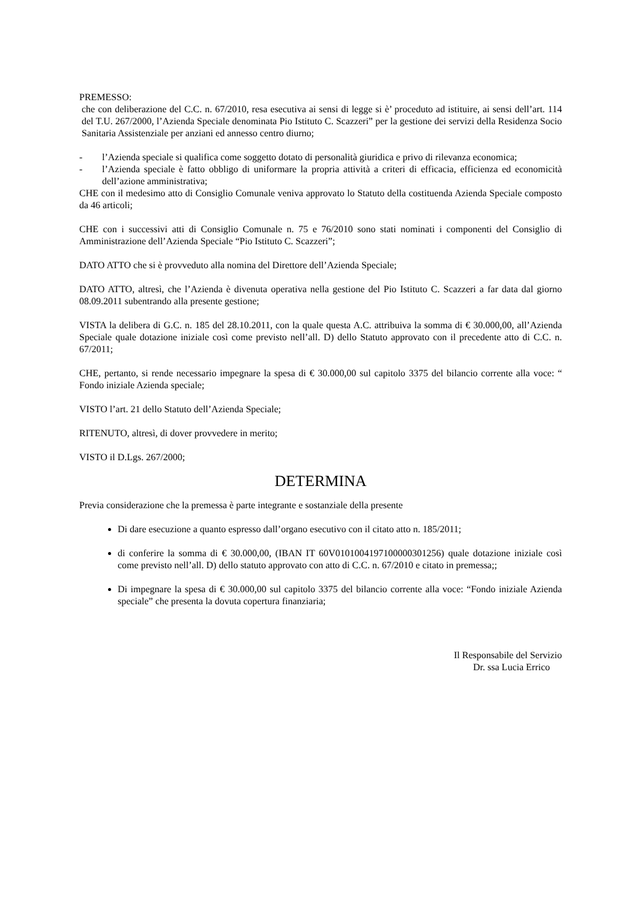PREMESSO:
che con deliberazione del C.C. n. 67/2010, resa esecutiva ai sensi di legge si è’ proceduto ad istituire, ai sensi dell’art. 114 del T.U. 267/2000, l’Azienda Speciale denominata Pio Istituto C. Scazzeri” per la gestione dei servizi della Residenza Socio Sanitaria Assistenziale per anziani ed annesso centro diurno;
- l’Azienda speciale si qualifica come soggetto dotato di personalità giuridica e privo di rilevanza economica;
- l’Azienda speciale è fatto obbligo di uniformare la propria attività a criteri di efficacia, efficienza ed economicità dell’azione amministrativa;
CHE con il medesimo atto di Consiglio Comunale veniva approvato lo Statuto della costituenda Azienda Speciale composto da 46 articoli;
CHE con i successivi atti di Consiglio Comunale n. 75 e 76/2010 sono stati nominati i componenti del Consiglio di Amministrazione dell’Azienda Speciale “Pio Istituto C. Scazzeri”;
DATO ATTO che si è provveduto alla nomina del Direttore dell’Azienda Speciale;
DATO ATTO, altresì, che l’Azienda è divenuta operativa nella gestione del Pio Istituto C. Scazzeri a far data dal giorno 08.09.2011 subentrando alla presente gestione;
VISTA la delibera di G.C. n. 185 del 28.10.2011, con la quale questa A.C. attribuiva la somma di € 30.000,00, all’Azienda Speciale quale dotazione iniziale così come previsto nell’all. D) dello Statuto approvato con il precedente atto di C.C. n. 67/2011;
CHE, pertanto, si rende necessario impegnare la spesa di € 30.000,00 sul capitolo 3375 del bilancio corrente alla voce: “ Fondo iniziale Azienda speciale;
VISTO l’art. 21 dello Statuto dell’Azienda Speciale;
RITENUTO, altresì, di dover provvedere in merito;
VISTO il D.Lgs. 267/2000;
DETERMINA
Previa considerazione che la premessa è parte integrante e sostanziale della presente
Di dare esecuzione a quanto espresso dall’organo esecutivo con il citato atto n. 185/2011;
di conferire la somma di € 30.000,00, (IBAN IT 60V0101004197100000301256) quale dotazione iniziale così come previsto nell’all. D) dello statuto approvato con atto di C.C. n. 67/2010 e citato in premessa;;
Di impegnare la spesa di € 30.000,00 sul capitolo 3375 del bilancio corrente alla voce: “Fondo iniziale Azienda speciale” che presenta la dovuta copertura finanziaria;
Il Responsabile del Servizio
Dr. ssa Lucia Errico